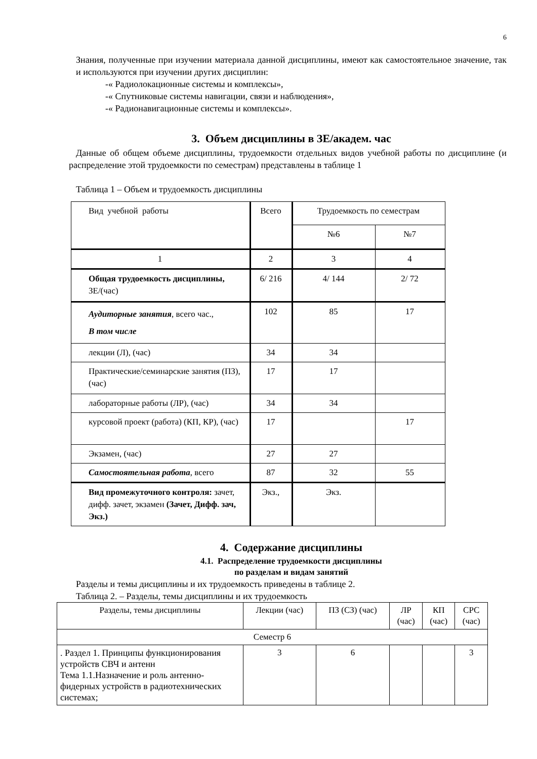6
Знания, полученные при изучении материала данной дисциплины, имеют как самостоятельное значение, так и используются при изучении других дисциплин:
-« Радиолокационные системы и комплексы»,
-« Спутниковые системы навигации, связи и наблюдения»,
-« Радионавигационные системы и комплексы».
3. Объем дисциплины в ЗЕ/академ. час
Данные об общем объеме дисциплины, трудоемкости отдельных видов учебной работы по дисциплине (и распределение этой трудоемкости по семестрам) представлены в таблице 1
Таблица 1 – Объем и трудоемкость дисциплины
| Вид учебной работы | Всего | Трудоемкость по семестрам | |
| | | №6 | №7 |
| 1 | 2 | 3 | 4 |
| Общая трудоемкость дисциплины, ЗЕ/(час) | 6/ 216 | 4/ 144 | 2/ 72 |
| Аудиторные занятия , всего час., В том числе | 102 | 85 | 17 |
| лекции (Л), (час) | 34 | 34 | |
| Практические/семинарские занятия (ПЗ), (час) | 17 | 17 | |
| лабораторные работы (ЛР), (час) | 34 | 34 | |
| курсовой проект (работа) (КП, КР), (час) | 17 | | 17 |
| Экзамен, (час) | 27 | 27 | |
| Самостоятельная работа , всего | 87 | 32 | 55 |
| Вид промежуточного контроля: зачет, дифф. зачет, экзамен (Зачет, Дифф. зач, Экз.) | Экз., | Экз. | |
4. Содержание дисциплины
4.1. Распределение трудоемкости дисциплины
по разделам и видам занятий
Разделы и темы дисциплины и их трудоемкость приведены в таблице 2.
Таблица 2. – Разделы, темы дисциплины и их трудоемкость
| Разделы, темы дисциплины | Лекции (час) | ПЗ (СЗ) (час) | ЛР (час) | КП (час) | СРС (час) |
| --- | --- | --- | --- | --- | --- |
| Семестр 6 | | | | | |
| . Раздел 1. Принципы функционирования устройств СВЧ и антенн Тема 1.1.Назначение и роль антенно-фидерных устройств в радиотехнических системах; | 3 | 6 | | | 3 |